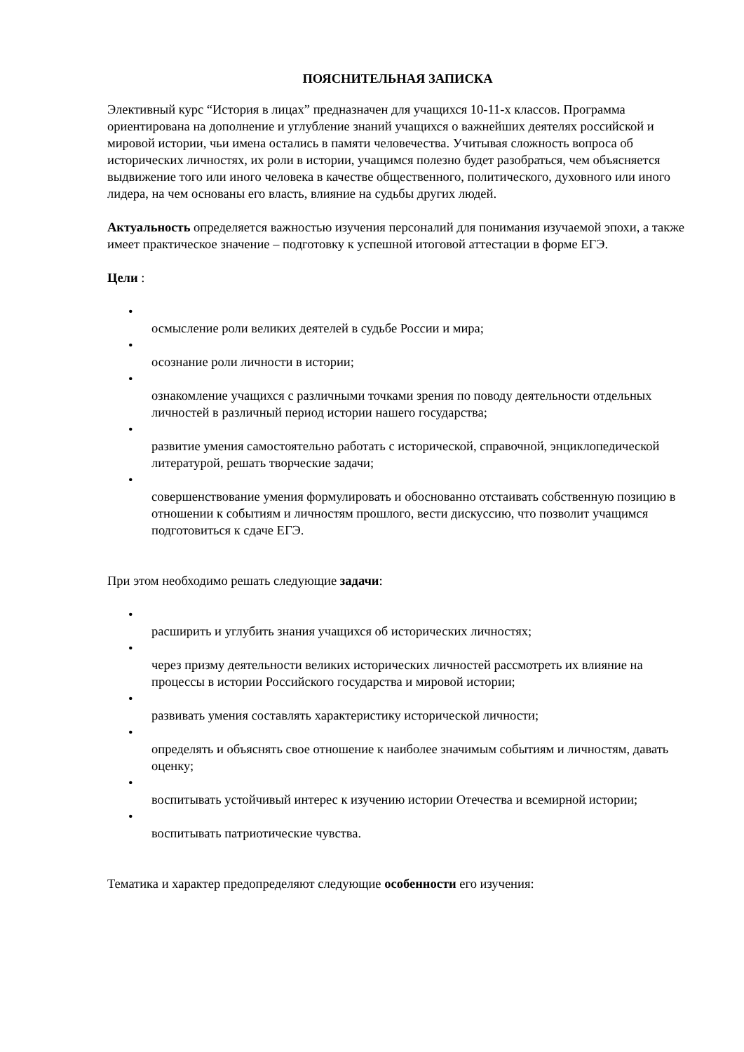ПОЯСНИТЕЛЬНАЯ ЗАПИСКА
Элективный курс “История в лицах” предназначен для учащихся 10-11-х классов. Программа ориентирована на дополнение и углубление знаний учащихся о важнейших деятелях российской и мировой истории, чьи имена остались в памяти человечества. Учитывая сложность вопроса об исторических личностях, их роли в истории, учащимся полезно будет разобраться, чем объясняется выдвижение того или иного человека в качестве общественного, политического, духовного или иного лидера, на чем основаны его власть, влияние на судьбы других людей.
Актуальность определяется важностью изучения персоналий для понимания изучаемой эпохи, а также имеет практическое значение – подготовку к успешной итоговой аттестации в форме ЕГЭ.
Цели :
•
осмысление роли великих деятелей в судьбе России и мира;
•
осознание роли личности в истории;
•
ознакомление учащихся с различными точками зрения по поводу деятельности отдельных личностей в различный период истории нашего государства;
•
развитие умения самостоятельно работать с исторической, справочной, энциклопедической литературой, решать творческие задачи;
•
совершенствование умения формулировать и обоснованно отстаивать собственную позицию в отношении к событиям и личностям прошлого, вести дискуссию, что позволит учащимся подготовиться к сдаче ЕГЭ.
При этом необходимо решать следующие задачи:
•
расширить и углубить знания учащихся об исторических личностях;
•
через призму деятельности великих исторических личностей рассмотреть их влияние на процессы в истории Российского государства и мировой истории;
•
развивать умения составлять характеристику исторической личности;
•
определять и объяснять свое отношение к наиболее значимым событиям и личностям, давать оценку;
•
воспитывать устойчивый интерес к изучению истории Отечества и всемирной истории;
•
воспитывать патриотические чувства.
Тематика и характер предопределяют следующие особенности его изучения: